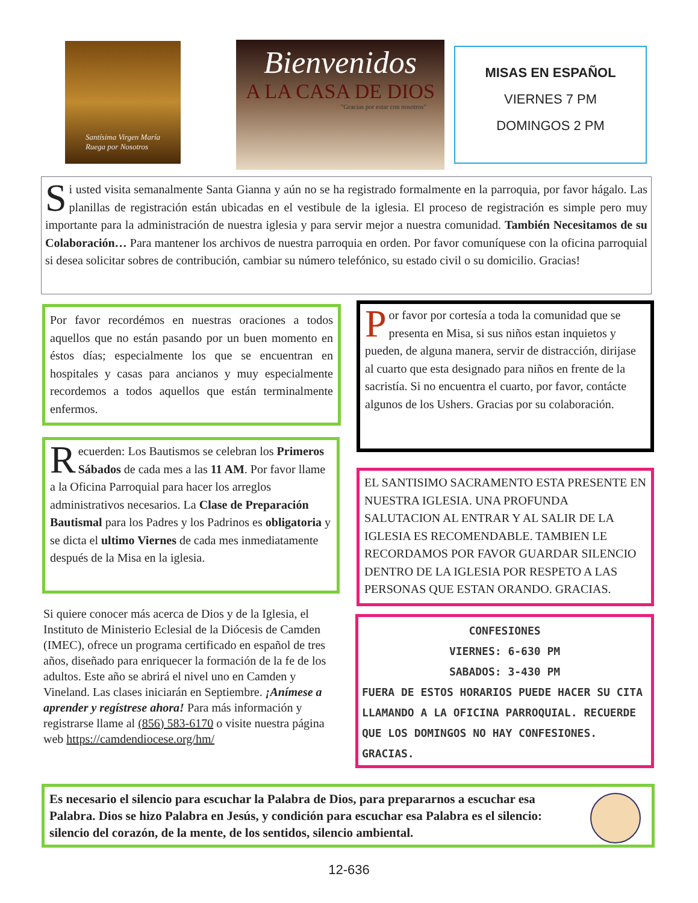Santísima Virgen María
Ruega por Nosotros
Bienvenidos
A LA CASA DE DIOS
"Gracias por estar con nosotros"
MISAS EN ESPAÑOL
VIERNES 7 PM
DOMINGOS 2 PM
Si usted visita semanalmente Santa Gianna y aún no se ha registrado formalmente en la parroquia, por favor hágalo. Las planillas de registración están ubicadas en el vestibule de la iglesia. El proceso de registración es simple pero muy importante para la administración de nuestra iglesia y para servir mejor a nuestra comunidad. También Necesitamos de su Colaboración… Para mantener los archivos de nuestra parroquia en orden. Por favor comuníquese con la oficina parroquial si desea solicitar sobres de contribución, cambiar su número telefónico, su estado civil o su domicilio. Gracias!
Por favor recordémos en nuestras oraciones a todos aquellos que no están pasando por un buen momento en éstos días; especialmente los que se encuentran en hospitales y casas para ancianos y muy especialmente recordemos a todos aquellos que están terminalmente enfermos.
Por favor por cortesía a toda la comunidad que se presenta en Misa, si sus niños estan inquietos y pueden, de alguna manera, servir de distracción, dirijase al cuarto que esta designado para niños en frente de la sacristía. Si no encuentra el cuarto, por favor, contácte algunos de los Ushers. Gracias por su colaboración.
Recuerden: Los Bautismos se celebran los Primeros Sábados de cada mes a las 11 AM. Por favor llame a la Oficina Parroquial para hacer los arreglos administrativos necesarios. La Clase de Preparación Bautismal para los Padres y los Padrinos es obligatoria y se dicta el ultimo Viernes de cada mes inmediatamente después de la Misa en la iglesia.
EL SANTISIMO SACRAMENTO ESTA PRESENTE EN NUESTRA IGLESIA. UNA PROFUNDA SALUTACION AL ENTRAR Y AL SALIR DE LA IGLESIA ES RECOMENDABLE. TAMBIEN LE RECORDAMOS POR FAVOR GUARDAR SILENCIO DENTRO DE LA IGLESIA POR RESPETO A LAS PERSONAS QUE ESTAN ORANDO. GRACIAS.
Si quiere conocer más acerca de Dios y de la Iglesia, el Instituto de Ministerio Eclesial de la Diócesis de Camden (IMEC), ofrece un programa certificado en español de tres años, diseñado para enriquecer la formación de la fe de los adultos. Este año se abrirá el nivel uno en Camden y Vineland. Las clases iniciarán en Septiembre. ¡Anímese a aprender y regístrese ahora! Para más información y registrarse llame al (856) 583-6170 o visite nuestra página web https://camdendiocese.org/hm/
CONFESIONES
VIERNES: 6-630 PM
SABADOS: 3-430 PM
FUERA DE ESTOS HORARIOS PUEDE HACER SU CITA LLAMANDO A LA OFICINA PARROQUIAL. RECUERDE QUE LOS DOMINGOS NO HAY CONFESIONES. GRACIAS.
Es necesario el silencio para escuchar la Palabra de Dios, para prepararnos a escuchar esa Palabra. Dios se hizo Palabra en Jesús, y condición para escuchar esa Palabra es el silencio: silencio del corazón, de la mente, de los sentidos, silencio ambiental.
12-636